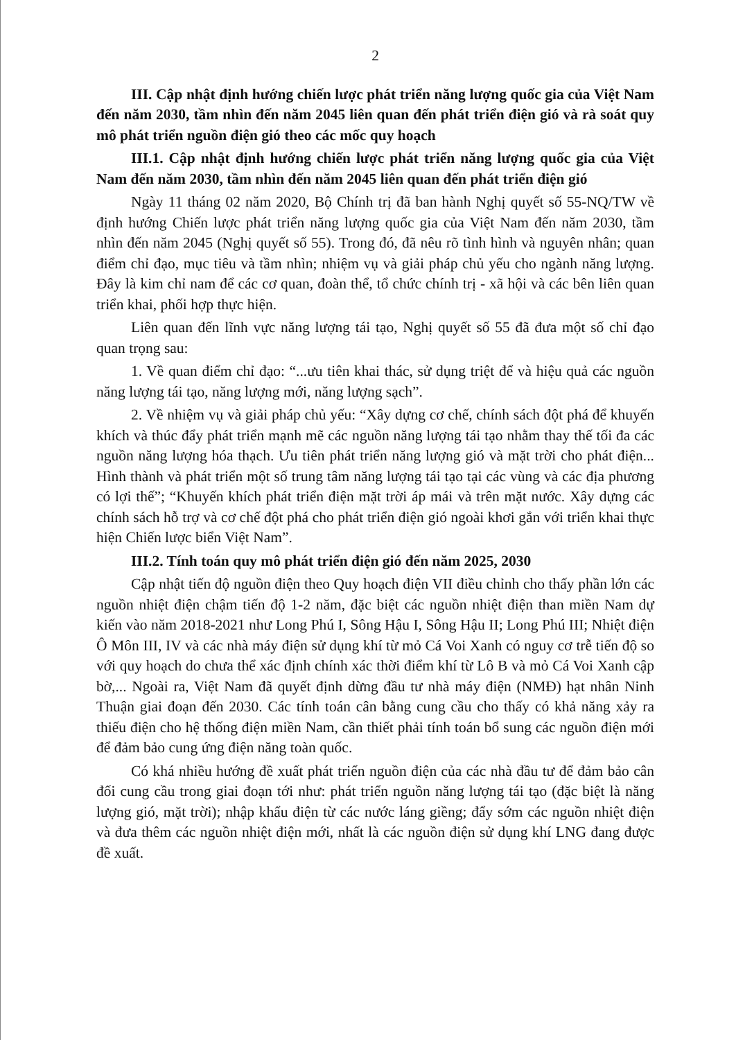2
III. Cập nhật định hướng chiến lược phát triển năng lượng quốc gia của Việt Nam đến năm 2030, tầm nhìn đến năm 2045 liên quan đến phát triển điện gió và rà soát quy mô phát triển nguồn điện gió theo các mốc quy hoạch
III.1. Cập nhật định hướng chiến lược phát triển năng lượng quốc gia của Việt Nam đến năm 2030, tầm nhìn đến năm 2045 liên quan đến phát triển điện gió
Ngày 11 tháng 02 năm 2020, Bộ Chính trị đã ban hành Nghị quyết số 55-NQ/TW về định hướng Chiến lược phát triển năng lượng quốc gia của Việt Nam đến năm 2030, tầm nhìn đến năm 2045 (Nghị quyết số 55). Trong đó, đã nêu rõ tình hình và nguyên nhân; quan điểm chỉ đạo, mục tiêu và tầm nhìn; nhiệm vụ và giải pháp chủ yếu cho ngành năng lượng. Đây là kim chỉ nam để các cơ quan, đoàn thể, tổ chức chính trị - xã hội và các bên liên quan triển khai, phối hợp thực hiện.
Liên quan đến lĩnh vực năng lượng tái tạo, Nghị quyết số 55 đã đưa một số chỉ đạo quan trọng sau:
1. Về quan điểm chỉ đạo: “...ưu tiên khai thác, sử dụng triệt để và hiệu quả các nguồn năng lượng tái tạo, năng lượng mới, năng lượng sạch”.
2. Về nhiệm vụ và giải pháp chủ yếu: “Xây dựng cơ chế, chính sách đột phá để khuyến khích và thúc đẩy phát triển mạnh mẽ các nguồn năng lượng tái tạo nhằm thay thế tối đa các nguồn năng lượng hóa thạch. Ưu tiên phát triển năng lượng gió và mặt trời cho phát điện... Hình thành và phát triển một số trung tâm năng lượng tái tạo tại các vùng và các địa phương có lợi thế”; “Khuyến khích phát triển điện mặt trời áp mái và trên mặt nước. Xây dựng các chính sách hỗ trợ và cơ chế đột phá cho phát triển điện gió ngoài khơi gắn với triển khai thực hiện Chiến lược biển Việt Nam”.
III.2. Tính toán quy mô phát triển điện gió đến năm 2025, 2030
Cập nhật tiến độ nguồn điện theo Quy hoạch điện VII điều chỉnh cho thấy phần lớn các nguồn nhiệt điện chậm tiến độ 1-2 năm, đặc biệt các nguồn nhiệt điện than miền Nam dự kiến vào năm 2018-2021 như Long Phú I, Sông Hậu I, Sông Hậu II; Long Phú III; Nhiệt điện Ô Môn III, IV và các nhà máy điện sử dụng khí từ mỏ Cá Voi Xanh có nguy cơ trễ tiến độ so với quy hoạch do chưa thể xác định chính xác thời điểm khí từ Lô B và mỏ Cá Voi Xanh cập bờ,... Ngoài ra, Việt Nam đã quyết định dừng đầu tư nhà máy điện (NMĐ) hạt nhân Ninh Thuận giai đoạn đến 2030. Các tính toán cân bằng cung cầu cho thấy có khả năng xảy ra thiếu điện cho hệ thống điện miền Nam, cần thiết phải tính toán bổ sung các nguồn điện mới để đảm bảo cung ứng điện năng toàn quốc.
Có khá nhiều hướng đề xuất phát triển nguồn điện của các nhà đầu tư để đảm bảo cân đối cung cầu trong giai đoạn tới như: phát triển nguồn năng lượng tái tạo (đặc biệt là năng lượng gió, mặt trời); nhập khẩu điện từ các nước láng giềng; đẩy sớm các nguồn nhiệt điện và đưa thêm các nguồn nhiệt điện mới, nhất là các nguồn điện sử dụng khí LNG đang được đề xuất.